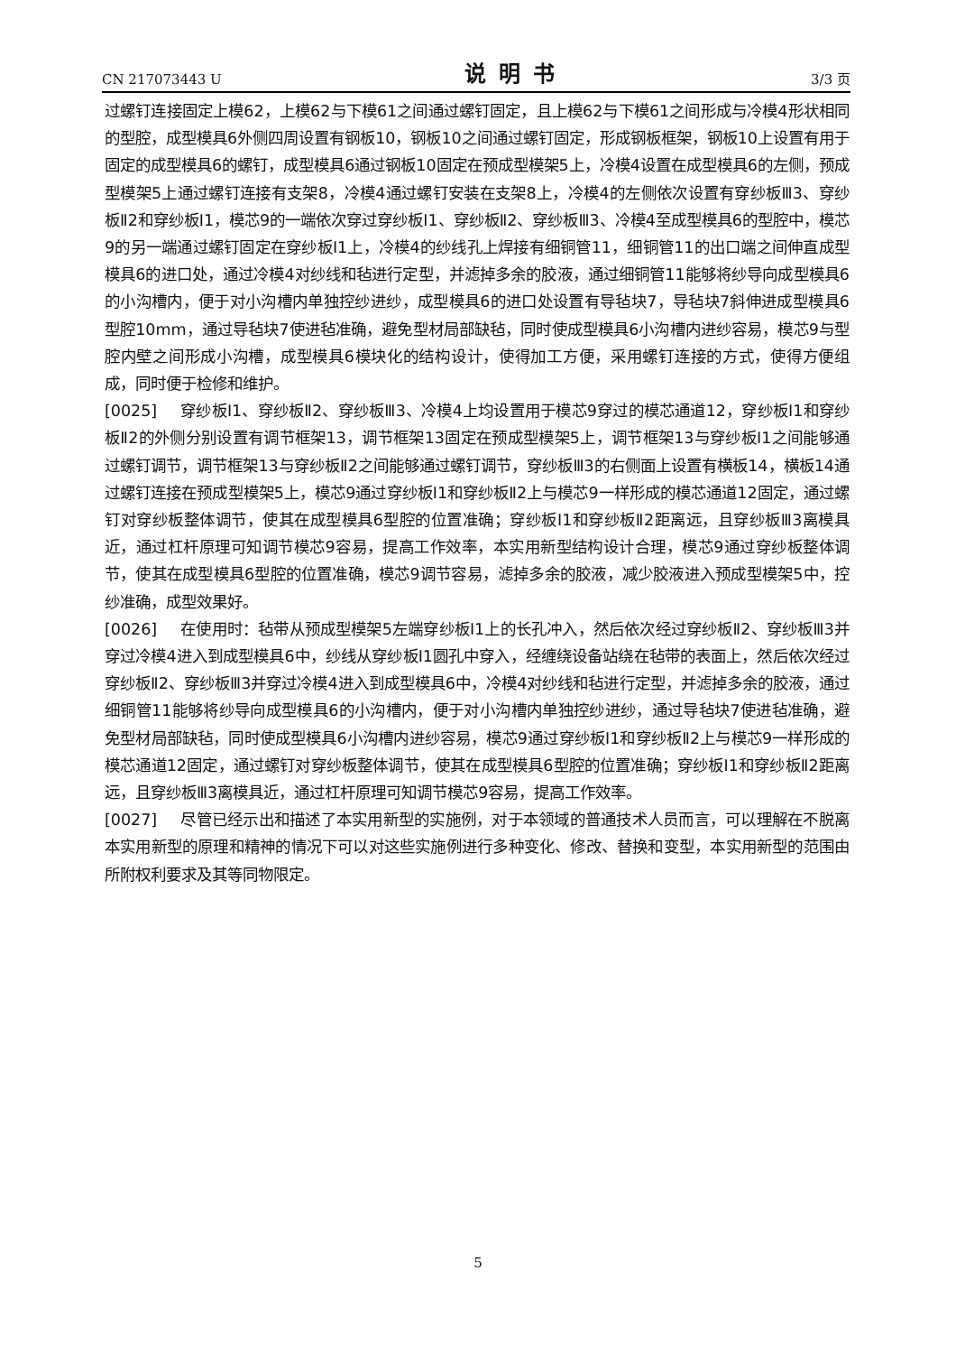CN 217073443 U 说明书 3/3 页
过螺钉连接固定上模62，上模62与下模61之间通过螺钉固定，且上模62与下模61之间形成与冷模4形状相同的型腔，成型模具6外侧四周设置有钢板10，钢板10之间通过螺钉固定，形成钢板框架，钢板10上设置有用于固定的成型模具6的螺钉，成型模具6通过钢板10固定在预成型模架5上，冷模4设置在成型模具6的左侧，预成型模架5上通过螺钉连接有支架8，冷模4通过螺钉安装在支架8上，冷模4的左侧依次设置有穿纱板Ⅲ3、穿纱板Ⅱ2和穿纱板I1，模芯9的一端依次穿过穿纱板I1、穿纱板Ⅱ2、穿纱板Ⅲ3、冷模4至成型模具6的型腔中，模芯9的另一端通过螺钉固定在穿纱板I1上，冷模4的纱线孔上焊接有细铜管11，细铜管11的出口端之间伸直成型模具6的进口处，通过冷模4对纱线和毡进行定型，并滤掉多余的胶液，通过细铜管11能够将纱导向成型模具6的小沟槽内，便于对小沟槽内单独控纱进纱，成型模具6的进口处设置有导毡块7，导毡块7斜伸进成型模具6型腔10mm，通过导毡块7使进毡准确，避免型材局部缺毡，同时使成型模具6小沟槽内进纱容易，模芯9与型腔内壁之间形成小沟槽，成型模具6模块化的结构设计，使得加工方便，采用螺钉连接的方式，使得方便组成，同时便于检修和维护。
[0025] 穿纱板I1、穿纱板Ⅱ2、穿纱板Ⅲ3、冷模4上均设置用于模芯9穿过的模芯通道12，穿纱板I1和穿纱板Ⅱ2的外侧分别设置有调节框架13，调节框架13固定在预成型模架5上，调节框架13与穿纱板I1之间能够通过螺钉调节，调节框架13与穿纱板Ⅱ2之间能够通过螺钉调节，穿纱板Ⅲ3的右侧面上设置有横板14，横板14通过螺钉连接在预成型模架5上，模芯9通过穿纱板I1和穿纱板Ⅱ2上与模芯9一样形成的模芯通道12固定，通过螺钉对穿纱板整体调节，使其在成型模具6型腔的位置准确；穿纱板I1和穿纱板Ⅱ2距离远，且穿纱板Ⅲ3离模具近，通过杠杆原理可知调节模芯9容易，提高工作效率，本实用新型结构设计合理，模芯9通过穿纱板整体调节，使其在成型模具6型腔的位置准确，模芯9调节容易，滤掉多余的胶液，减少胶液进入预成型模架5中，控纱准确，成型效果好。
[0026] 在使用时：毡带从预成型模架5左端穿纱板I1上的长孔冲入，然后依次经过穿纱板Ⅱ2、穿纱板Ⅲ3并穿过冷模4进入到成型模具6中，纱线从穿纱板I1圆孔中穿入，经缠绕设备站绕在毡带的表面上，然后依次经过穿纱板Ⅱ2、穿纱板Ⅲ3并穿过冷模4进入到成型模具6中，冷模4对纱线和毡进行定型，并滤掉多余的胶液，通过细铜管11能够将纱导向成型模具6的小沟槽内，便于对小沟槽内单独控纱进纱，通过导毡块7使进毡准确，避免型材局部缺毡，同时使成型模具6小沟槽内进纱容易，模芯9通过穿纱板I1和穿纱板Ⅱ2上与模芯9一样形成的模芯通道12固定，通过螺钉对穿纱板整体调节，使其在成型模具6型腔的位置准确；穿纱板I1和穿纱板Ⅱ2距离远，且穿纱板Ⅲ3离模具近，通过杠杆原理可知调节模芯9容易，提高工作效率。
[0027] 尽管已经示出和描述了本实用新型的实施例，对于本领域的普通技术人员而言，可以理解在不脱离本实用新型的原理和精神的情况下可以对这些实施例进行多种变化、修改、替换和变型，本实用新型的范围由所附权利要求及其等同物限定。
5